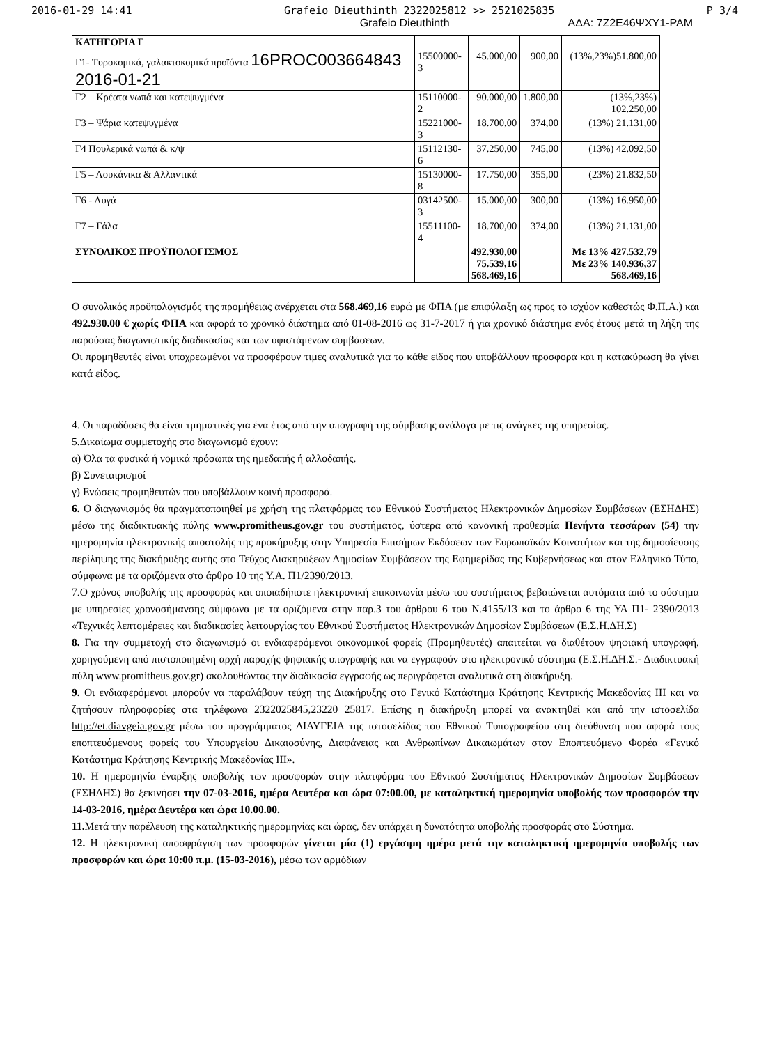2016-01-29 14:41 Grafeio Dieuthinth 2322025812 >> 2521025835 P 3/4
Grafeio Dieuthinth ΑΔΑ: 7Ζ2Ε46ΨΧΥ1-ΡΑΜ
| ΚΑΤΗΓΟΡΙΑ Γ | | | | |
| Γ1- Τυροκομικά, γαλακτοκομικά προϊόντα 16PROC003664843 2016-01-21 | 15500000-3 | 45.000,00 | 900,00 | (13%,23%)51.800,00 |
| Γ2 – Κρέατα νωπά και κατεψυγμένα | 15110000-2 | 90.000,00 | 1.800,00 | (13%,23%) 102.250,00 |
| Γ3 – Ψάρια κατεψυγμένα | 15221000-3 | 18.700,00 | 374,00 | (13%) 21.131,00 |
| Γ4 Πουλερικά νωπά & κ/ψ | 15112130-6 | 37.250,00 | 745,00 | (13%) 42.092,50 |
| Γ5 – Λουκάνικα & Αλλαντικά | 15130000-8 | 17.750,00 | 355,00 | (23%) 21.832,50 |
| Γ6 - Αυγά | 03142500-3 | 15.000,00 | 300,00 | (13%) 16.950,00 |
| Γ7 – Γάλα | 15511100-4 | 18.700,00 | 374,00 | (13%) 21.131,00 |
| ΣΥΝΟΛΙΚΟΣ ΠΡΟΫΠΟΛΟΓΙΣΜΟΣ | | 492.930,00 75.539,16 568.469,16 | | Με 13% 427.532,79 Με 23% 140.936,37 568.469,16 |
Ο συνολικός προϋπολογισμός της προμήθειας ανέρχεται στα 568.469,16 ευρώ με ΦΠΑ (με επιφύλαξη ως προς το ισχύον καθεστώς Φ.Π.Α.) και 492.930.00 € χωρίς ΦΠΑ και αφορά το χρονικό διάστημα από 01-08-2016 ως 31-7-2017 ή για χρονικό διάστημα ενός έτους μετά τη λήξη της παρούσας διαγωνιστικής διαδικασίας και των υφιστάμενων συμβάσεων.
Οι προμηθευτές είναι υποχρεωμένοι να προσφέρουν τιμές αναλυτικά για το κάθε είδος που υποβάλλουν προσφορά και η κατακύρωση θα γίνει κατά είδος.
4. Οι παραδόσεις θα είναι τμηματικές για ένα έτος από την υπογραφή της σύμβασης ανάλογα με τις ανάγκες της υπηρεσίας.
5.Δικαίωμα συμμετοχής στο διαγωνισμό έχουν:
α) Όλα τα φυσικά ή νομικά πρόσωπα της ημεδαπής ή αλλοδαπής.
β) Συνεταιρισμοί
γ) Ενώσεις προμηθευτών που υποβάλλουν κοινή προσφορά.
6. Ο διαγωνισμός θα πραγματοποιηθεί με χρήση της πλατφόρμας του Εθνικού Συστήματος Ηλεκτρονικών Δημοσίων Συμβάσεων (ΕΣΗΔΗΣ) μέσω της διαδικτυακής πύλης www.promitheus.gov.gr του συστήματος, ύστερα από κανονική προθεσμία Πενήντα τεσσάρων (54) την ημερομηνία ηλεκτρονικής αποστολής της προκήρυξης στην Υπηρεσία Επισήμων Εκδόσεων των Ευρωπαϊκών Κοινοτήτων και της δημοσίευσης περίληψης της διακήρυξης αυτής στο Τεύχος Διακηρύξεων Δημοσίων Συμβάσεων της Εφημερίδας της Κυβερνήσεως και στον Ελληνικό Τύπο, σύμφωνα με τα οριζόμενα στο άρθρο 10 της Υ.Α. Π1/2390/2013.
7.Ο χρόνος υποβολής της προσφοράς και οποιαδήποτε ηλεκτρονική επικοινωνία μέσω του συστήματος βεβαιώνεται αυτόματα από το σύστημα με υπηρεσίες χρονοσήμανσης σύμφωνα με τα οριζόμενα στην παρ.3 του άρθρου 6 του Ν.4155/13 και το άρθρο 6 της ΥΑ Π1- 2390/2013 «Τεχνικές λεπτομέρειες και διαδικασίες λειτουργίας του Εθνικού Συστήματος Ηλεκτρονικών Δημοσίων Συμβάσεων (Ε.Σ.Η.ΔΗ.Σ)
8. Για την συμμετοχή στο διαγωνισμό οι ενδιαφερόμενοι οικονομικοί φορείς (Προμηθευτές) απαιτείται να διαθέτουν ψηφιακή υπογραφή, χορηγούμενη από πιστοποιημένη αρχή παροχής ψηφιακής υπογραφής και να εγγραφούν στο ηλεκτρονικό σύστημα (Ε.Σ.Η.ΔΗ.Σ.- Διαδικτυακή πύλη www.promitheus.gov.gr) ακολουθώντας την διαδικασία εγγραφής ως περιγράφεται αναλυτικά στη διακήρυξη.
9. Οι ενδιαφερόμενοι μπορούν να παραλάβουν τεύχη της Διακήρυξης στο Γενικό Κατάστημα Κράτησης Κεντρικής Μακεδονίας ΙΙΙ και να ζητήσουν πληροφορίες στα τηλέφωνα 2322025845,23220 25817. Επίσης η διακήρυξη μπορεί να ανακτηθεί και από την ιστοσελίδα http://et.diavgeia.gov.gr μέσω του προγράμματος ΔΙΑΥΓΕΙΑ της ιστοσελίδας του Εθνικού Τυπογραφείου στη διεύθυνση που αφορά τους εποπτευόμενους φορείς του Υπουργείου Δικαιοσύνης, Διαφάνειας και Ανθρωπίνων Δικαιωμάτων στον Εποπτευόμενο Φορέα «Γενικό Κατάστημα Κράτησης Κεντρικής Μακεδονίας ΙΙΙ».
10. Η ημερομηνία έναρξης υποβολής των προσφορών στην πλατφόρμα του Εθνικού Συστήματος Ηλεκτρονικών Δημοσίων Συμβάσεων (ΕΣΗΔΗΣ) θα ξεκινήσει την 07-03-2016, ημέρα Δευτέρα και ώρα 07:00.00, με καταληκτική ημερομηνία υποβολής των προσφορών την 14-03-2016, ημέρα Δευτέρα και ώρα 10.00.00.
11. Μετά την παρέλευση της καταληκτικής ημερομηνίας και ώρας, δεν υπάρχει η δυνατότητα υποβολής προσφοράς στο Σύστημα.
12. Η ηλεκτρονική αποσφράγιση των προσφορών γίνεται μία (1) εργάσιμη ημέρα μετά την καταληκτική ημερομηνία υποβολής των προσφορών και ώρα 10:00 π.μ. (15-03-2016), μέσω των αρμόδιων